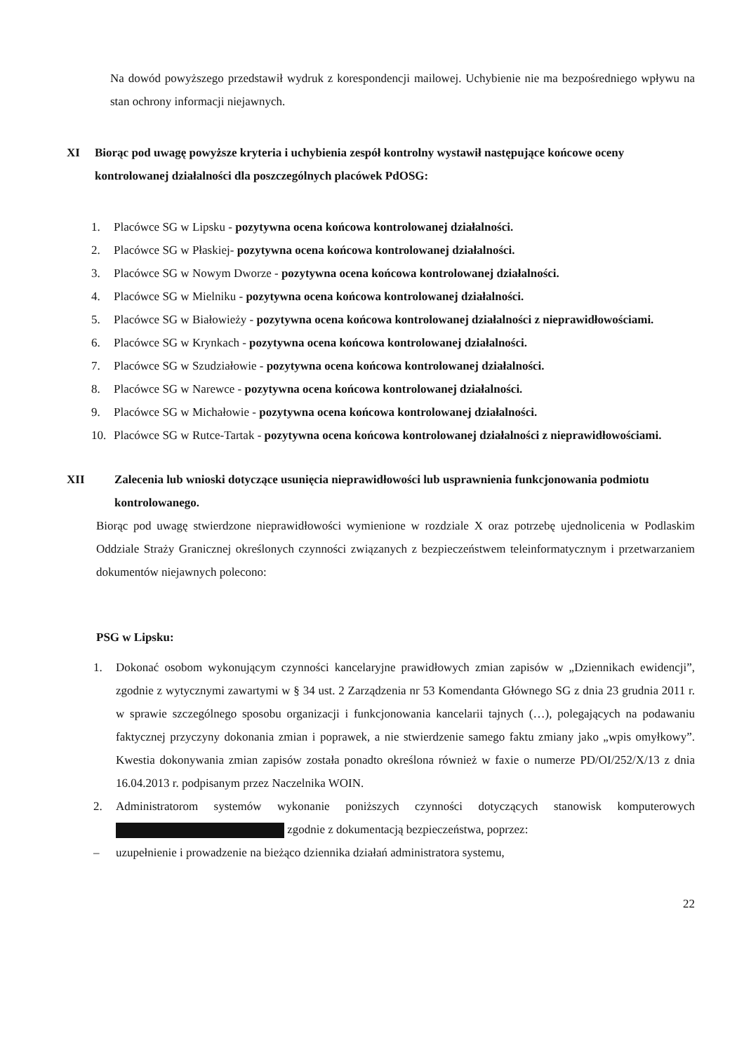Na dowód powyższego przedstawił wydruk z korespondencji mailowej. Uchybienie nie ma bezpośredniego wpływu na stan ochrony informacji niejawnych.
XI Biorąc pod uwagę powyższe kryteria i uchybienia zespół kontrolny wystawił następujące końcowe oceny kontrolowanej działalności dla poszczególnych placówek PdOSG:
1. Placówce SG w Lipsku - pozytywna ocena końcowa kontrolowanej działalności.
2. Placówce SG w Płaskiej- pozytywna ocena końcowa kontrolowanej działalności.
3. Placówce SG w Nowym Dworze - pozytywna ocena końcowa kontrolowanej działalności.
4. Placówce SG w Mielniku - pozytywna ocena końcowa kontrolowanej działalności.
5. Placówce SG w Białowieży - pozytywna ocena końcowa kontrolowanej działalności z nieprawidłowościami.
6. Placówce SG w Krynkach - pozytywna ocena końcowa kontrolowanej działalności.
7. Placówce SG w Szudziałowie - pozytywna ocena końcowa kontrolowanej działalności.
8. Placówce SG w Narewce - pozytywna ocena końcowa kontrolowanej działalności.
9. Placówce SG w Michałowie - pozytywna ocena końcowa kontrolowanej działalności.
10. Placówce SG w Rutce-Tartak - pozytywna ocena końcowa kontrolowanej działalności z nieprawidłowościami.
XII Zalecenia lub wnioski dotyczące usunięcia nieprawidłowości lub usprawnienia funkcjonowania podmiotu kontrolowanego.
Biorąc pod uwagę stwierdzone nieprawidłowości wymienione w rozdziale X oraz potrzebę ujednolicenia w Podlaskim Oddziale Straży Granicznej określonych czynności związanych z bezpieczeństwem teleinformatycznym i przetwarzaniem dokumentów niejawnych polecono:
PSG w Lipsku:
1. Dokonać osobom wykonującym czynności kancelaryjne prawidłowych zmian zapisów w „Dziennikach ewidencji”, zgodnie z wytycznymi zawartymi w § 34 ust. 2 Zarządzenia nr 53 Komendanta Głównego SG z dnia 23 grudnia 2011 r. w sprawie szczególnego sposobu organizacji i funkcjonowania kancelarii tajnych (…), polegających na podawaniu faktycznej przyczyny dokonania zmian i poprawek, a nie stwierdzenie samego faktu zmiany jako „wpis omyłkowy”. Kwestia dokonywania zmian zapisów została ponadto określona również w faxie o numerze PD/OI/252/X/13 z dnia 16.04.2013 r. podpisanym przez Naczelnika WOIN.
2. Administratorom systemów wykonanie poniższych czynności dotyczących stanowisk komputerowych zgodnie z dokumentacją bezpieczeństwa, poprzez:
– uzupełnienie i prowadzenie na bieżąco dziennika działań administratora systemu,
22